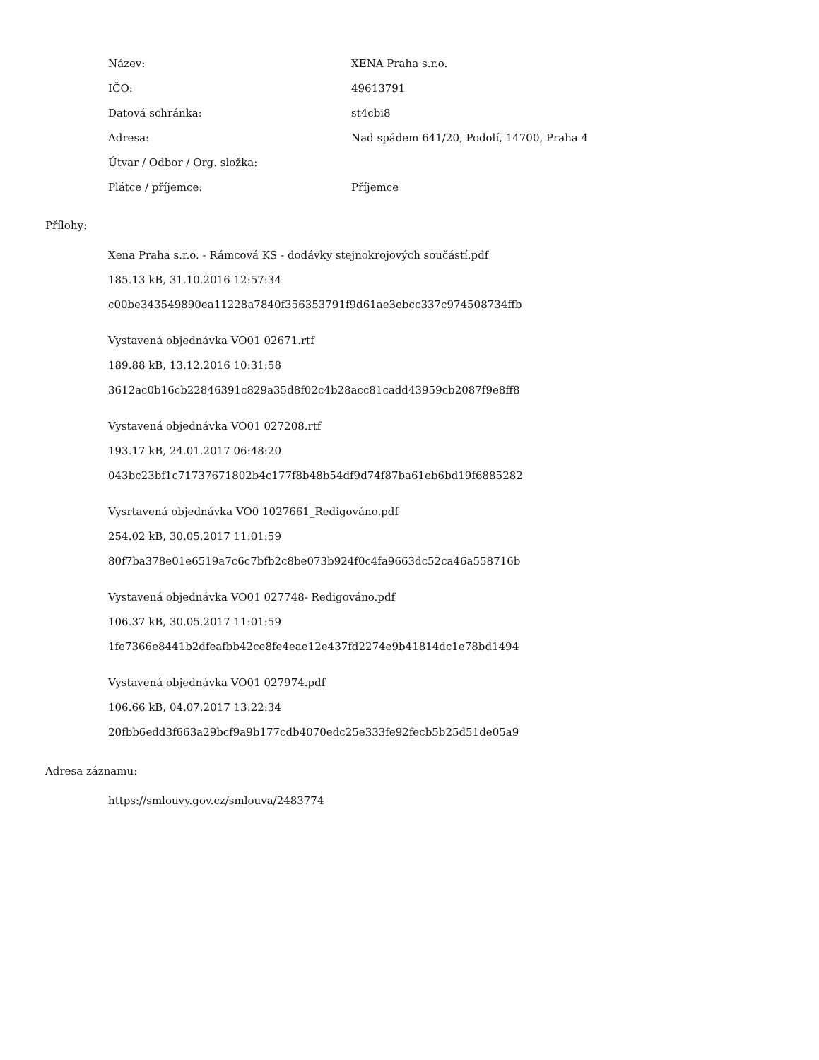| Název: | XENA Praha s.r.o. |
| IČO: | 49613791 |
| Datová schránka: | st4cbi8 |
| Adresa: | Nad spádem 641/20, Podolí, 14700, Praha 4 |
| Útvar / Odbor / Org. složka: | |
| Plátce / příjemce: | Příjemce |
Přílohy:
Xena Praha s.r.o. - Rámcová KS - dodávky stejnokrojových součástí.pdf
185.13 kB, 31.10.2016 12:57:34
c00be343549890ea11228a7840f356353791f9d61ae3ebcc337c974508734ffb
Vystavená objednávka VO01 02671.rtf
189.88 kB, 13.12.2016 10:31:58
3612ac0b16cb22846391c829a35d8f02c4b28acc81cadd43959cb2087f9e8ff8
Vystavená objednávka VO01 027208.rtf
193.17 kB, 24.01.2017 06:48:20
043bc23bf1c71737671802b4c177f8b48b54df9d74f87ba61eb6bd19f6885282
Vysrtavená objednávka VO0 1027661_Redigováno.pdf
254.02 kB, 30.05.2017 11:01:59
80f7ba378e01e6519a7c6c7bfb2c8be073b924f0c4fa9663dc52ca46a558716b
Vystavená objednávka VO01 027748- Redigováno.pdf
106.37 kB, 30.05.2017 11:01:59
1fe7366e8441b2dfeafbb42ce8fe4eae12e437fd2274e9b41814dc1e78bd1494
Vystavená objednávka VO01 027974.pdf
106.66 kB, 04.07.2017 13:22:34
20fbb6edd3f663a29bcf9a9b177cdb4070edc25e333fe92fecb5b25d51de05a9
Adresa záznamu:
https://smlouvy.gov.cz/smlouva/2483774